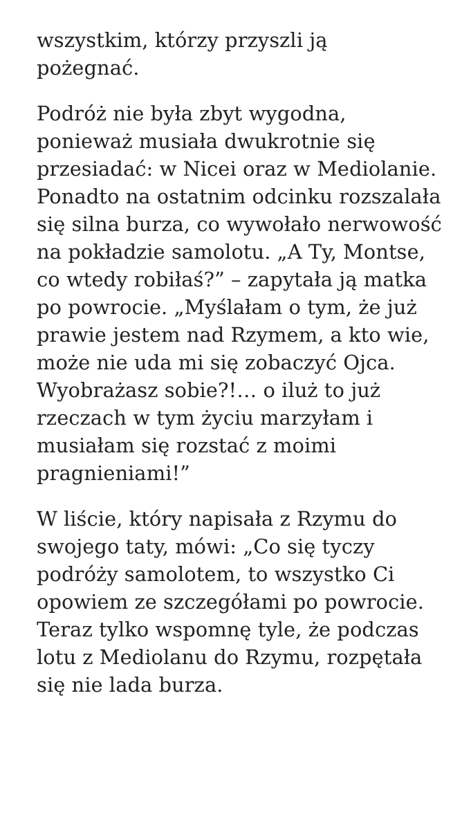wszystkim, którzy przyszli ją
pożegnać.
Podróż nie była zbyt wygodna, ponieważ musiała dwukrotnie się przesiadać: w Nicei oraz w Mediolanie. Ponadto na ostatnim odcinku rozszalała się silna burza, co wywołało nerwowość na pokładzie samolotu. „A Ty, Montse, co wtedy robiłaś?” – zapytała ją matka po powrocie. „Myślałam o tym, że już prawie jestem nad Rzymem, a kto wie, może nie uda mi się zobaczyć Ojca. Wyobrażasz sobie?!… o iluż to już rzeczach w tym życiu marzyłam i musiałam się rozstać z moimi pragnieniami!”
W liście, który napisała z Rzymu do swojego taty, mówi: „Co się tyczy podróży samolotem, to wszystko Ci opowiem ze szczegółami po powrocie. Teraz tylko wspomnę tyle, że podczas lotu z Mediolanu do Rzymu, rozpętała się nie lada burza.